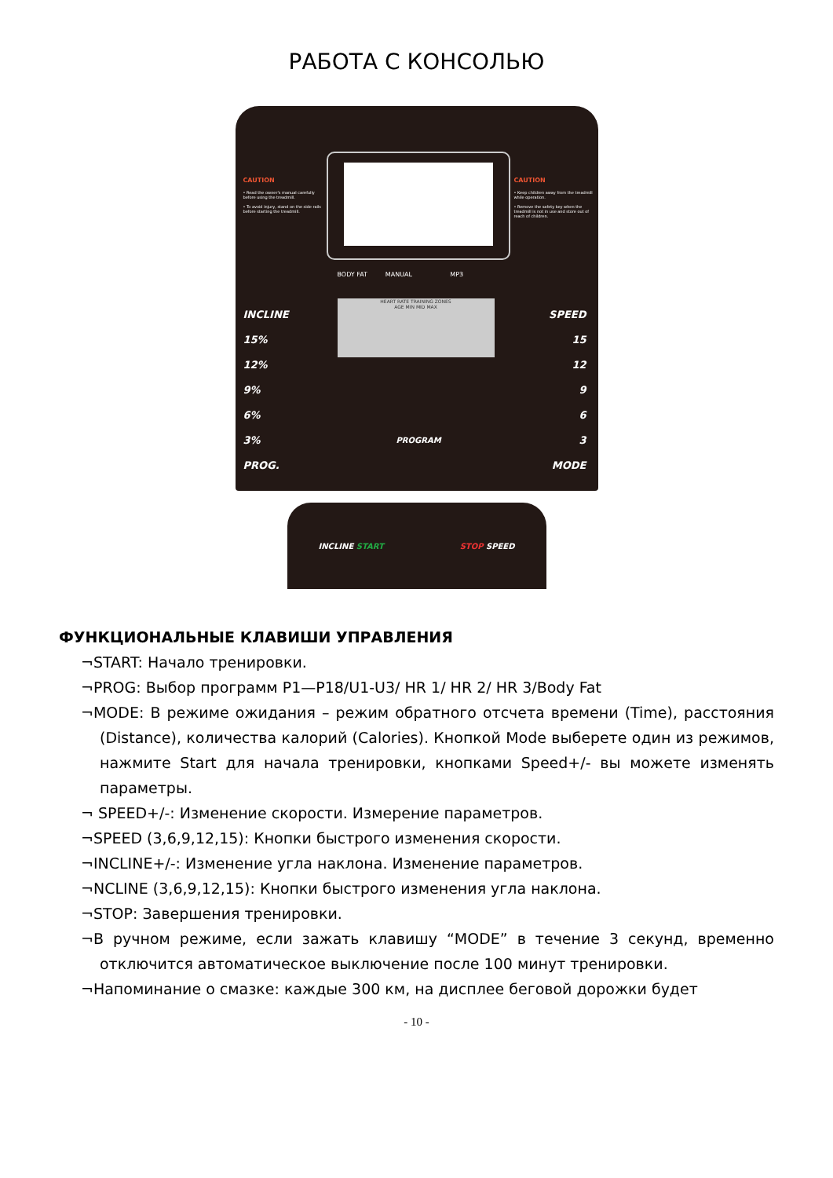РАБОТА С КОНСОЛЬЮ
CAUTION
• Read the owner's manual carefully before using the treadmill.
• To avoid injury, stand on the side rails before starting the treadmill.
CAUTION
• Keep children away from the treadmill while operation.
• Remove the safety key when the treadmill is not in use and store out of reach of children.
BODY FAT MANUAL MP3
INCLINE
15%
12%
9%
6%
3%
PROG.
HEART RATE TRAINING ZONES
AGE MIN MID MAX
PROGRAM
SPEED
15
12
9
6
3
MODE
INCLINE START STOP SPEED
ФУНКЦИОНАЛЬНЫЕ КЛАВИШИ УПРАВЛЕНИЯ
¬START: Начало тренировки.
¬PROG: Выбор программ P1—P18/U1-U3/ HR 1/ HR 2/ HR 3/Body Fat
¬MODE: В режиме ожидания – режим обратного отсчета времени (Time), расстояния (Distance), количества калорий (Calories). Кнопкой Mode выберете один из режимов, нажмите Start для начала тренировки, кнопками Speed+/- вы можете изменять параметры.
¬ SPEED+/-: Изменение скорости. Измерение параметров.
¬SPEED (3,6,9,12,15): Кнопки быстрого изменения скорости.
¬INCLINE+/-: Изменение угла наклона. Изменение параметров.
¬NCLINE (3,6,9,12,15): Кнопки быстрого изменения угла наклона.
¬STOP: Завершения тренировки.
¬В ручном режиме, если зажать клавишу “MODE” в течение 3 секунд, временно отключится автоматическое выключение после 100 минут тренировки.
¬Напоминание о смазке: каждые 300 км, на дисплее беговой дорожки будет
- 10 -